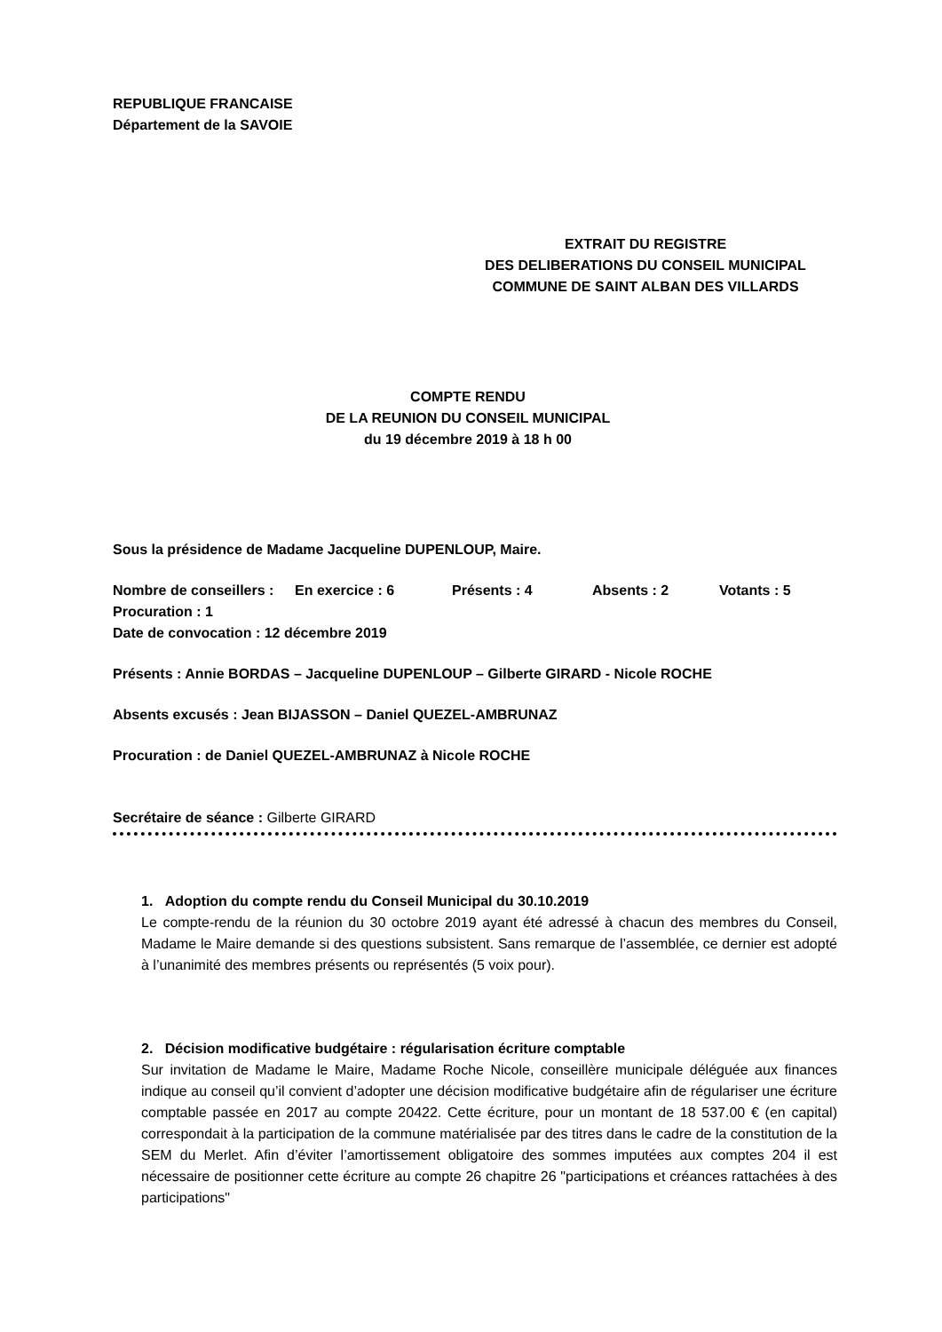REPUBLIQUE FRANCAISE
Département de la SAVOIE
EXTRAIT DU REGISTRE
DES DELIBERATIONS DU CONSEIL MUNICIPAL
COMMUNE DE SAINT ALBAN DES VILLARDS
COMPTE RENDU
DE LA REUNION DU CONSEIL MUNICIPAL
du 19 décembre 2019 à 18 h 00
Sous la présidence de Madame Jacqueline DUPENLOUP, Maire.
Nombre de conseillers : En exercice : 6 Présents : 4 Absents : 2 Votants : 5
Procuration : 1
Date de convocation : 12 décembre 2019
Présents : Annie BORDAS – Jacqueline DUPENLOUP – Gilberte GIRARD - Nicole ROCHE
Absents excusés : Jean BIJASSON – Daniel QUEZEL-AMBRUNAZ
Procuration : de Daniel QUEZEL-AMBRUNAZ à Nicole ROCHE
Secrétaire de séance : Gilberte GIRARD
1. Adoption du compte rendu du Conseil Municipal du 30.10.2019
Le compte-rendu de la réunion du 30 octobre 2019 ayant été adressé à chacun des membres du Conseil, Madame le Maire demande si des questions subsistent. Sans remarque de l’assemblée, ce dernier est adopté à l’unanimité des membres présents ou représentés (5 voix pour).
2. Décision modificative budgétaire : régularisation écriture comptable
Sur invitation de Madame le Maire, Madame Roche Nicole, conseillère municipale déléguée aux finances indique au conseil qu’il convient d’adopter une décision modificative budgétaire afin de régulariser une écriture comptable passée en 2017 au compte 20422. Cette écriture, pour un montant de 18 537.00 € (en capital) correspondait à la participation de la commune matérialisée par des titres dans le cadre de la constitution de la SEM du Merlet. Afin d’éviter l’amortissement obligatoire des sommes imputées aux comptes 204 il est nécessaire de positionner cette écriture au compte 26 chapitre 26 "participations et créances rattachées à des participations"